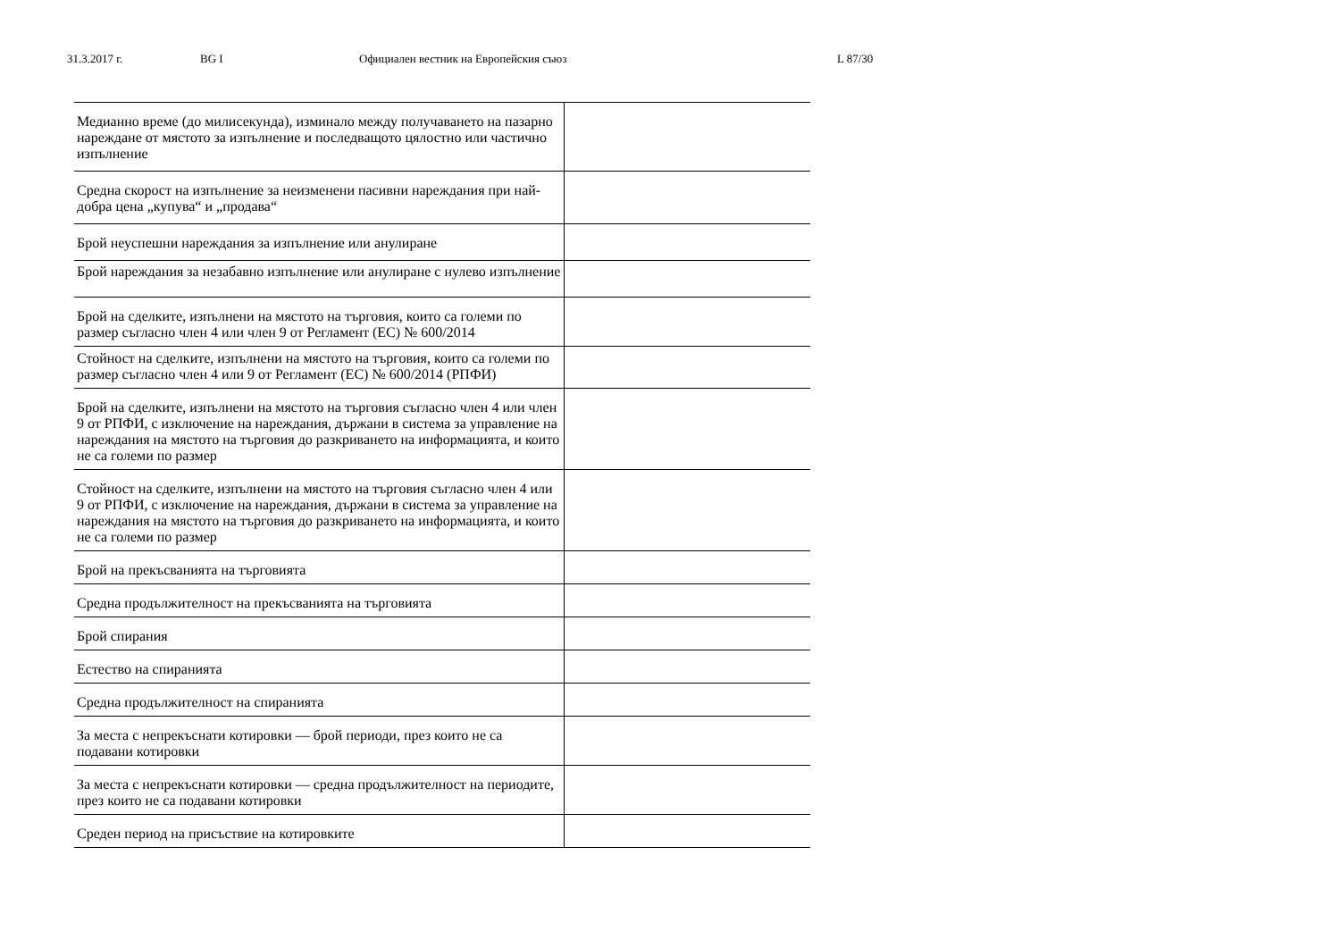31.3.2017 г. BG I Официален вестник на Европейския съюз L 87/30
| Медианно време (до милисекунда), изминало между получаването на пазарно нареждане от мястото за изпълнение и последващото цялостно или частично изпълнение | |
| Средна скорост на изпълнение за неизменени пасивни нареждания при най-добра цена „купува“ и „продава“ | |
| Брой неуспешни нареждания за изпълнение или анулиране | |
| Брой нареждания за незабавно изпълнение или анулиране с нулево изпълнение | |
| Брой на сделките, изпълнени на мястото на търговия, които са големи по размер съгласно член 4 или член 9 от Регламент (ЕС) № 600/2014 | |
| Стойност на сделките, изпълнени на мястото на търговия, които са големи по размер съгласно член 4 или 9 от Регламент (ЕС) № 600/2014 (РПФИ) | |
| Брой на сделките, изпълнени на мястото на търговия съгласно член 4 или член 9 от РПФИ, с изключение на нареждания, държани в система за управление на нареждания на мястото на търговия до разкриването на информацията, и които не са големи по размер | |
| Стойност на сделките, изпълнени на мястото на търговия съгласно член 4 или 9 от РПФИ, с изключение на нареждания, държани в система за управление на нареждания на мястото на търговия до разкриването на информацията, и които не са големи по размер | |
| Брой на прекъсванията на търговията | |
| Средна продължителност на прекъсванията на търговията | |
| Брой спирания | |
| Естество на спиранията | |
| Средна продължителност на спиранията | |
| За места с непрекъснати котировки — брой периоди, през които не са подавани котировки | |
| За места с непрекъснати котировки — средна продължителност на периодите, през които не са подавани котировки | |
| Среден период на присъствие на котировките | |